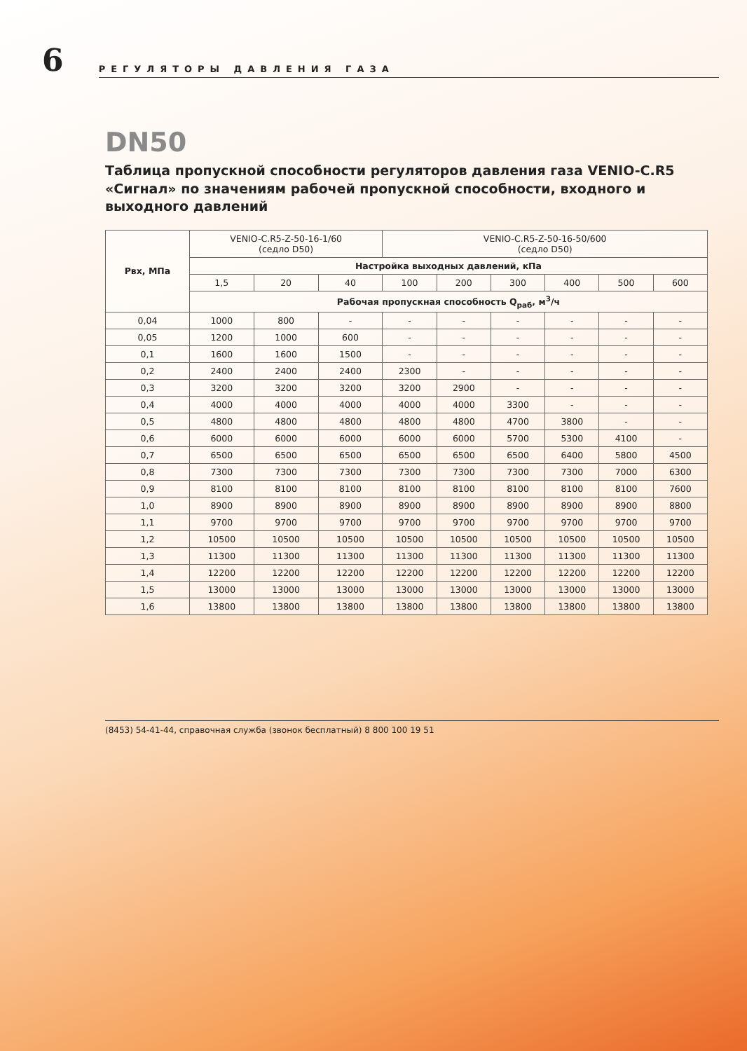6
РЕГУЛЯТОРЫ ДАВЛЕНИЯ ГАЗА
DN50
Таблица пропускной способности регуляторов давления газа VENIO-C.R5 «Сигнал» по значениям рабочей пропускной способности, входного и выходного давлений
| Рвх, МПа | VENIO-C.R5-Z-50-16-1/60 (седло D50) | | | VENIO-C.R5-Z-50-16-50/600 (седло D50) | | | | | |
| --- | --- | --- | --- | --- | --- | --- | --- | --- | --- |
| | Настройка выходных давлений, кПа | | | | | | | | |
| | 1,5 | 20 | 40 | 100 | 200 | 300 | 400 | 500 | 600 |
| | Рабочая пропускная способность Q<sub>раб</sub>, м<sup>3</sup>/ч | | | | | | | | |
| 0,04 | 1000 | 800 | - | - | - | - | - | - | - |
| 0,05 | 1200 | 1000 | 600 | - | - | - | - | - | - |
| 0,1 | 1600 | 1600 | 1500 | - | - | - | - | - | - |
| 0,2 | 2400 | 2400 | 2400 | 2300 | - | - | - | - | - |
| 0,3 | 3200 | 3200 | 3200 | 3200 | 2900 | - | - | - | - |
| 0,4 | 4000 | 4000 | 4000 | 4000 | 4000 | 3300 | - | - | - |
| 0,5 | 4800 | 4800 | 4800 | 4800 | 4800 | 4700 | 3800 | - | - |
| 0,6 | 6000 | 6000 | 6000 | 6000 | 6000 | 5700 | 5300 | 4100 | - |
| 0,7 | 6500 | 6500 | 6500 | 6500 | 6500 | 6500 | 6400 | 5800 | 4500 |
| 0,8 | 7300 | 7300 | 7300 | 7300 | 7300 | 7300 | 7300 | 7000 | 6300 |
| 0,9 | 8100 | 8100 | 8100 | 8100 | 8100 | 8100 | 8100 | 8100 | 7600 |
| 1,0 | 8900 | 8900 | 8900 | 8900 | 8900 | 8900 | 8900 | 8900 | 8800 |
| 1,1 | 9700 | 9700 | 9700 | 9700 | 9700 | 9700 | 9700 | 9700 | 9700 |
| 1,2 | 10500 | 10500 | 10500 | 10500 | 10500 | 10500 | 10500 | 10500 | 10500 |
| 1,3 | 11300 | 11300 | 11300 | 11300 | 11300 | 11300 | 11300 | 11300 | 11300 |
| 1,4 | 12200 | 12200 | 12200 | 12200 | 12200 | 12200 | 12200 | 12200 | 12200 |
| 1,5 | 13000 | 13000 | 13000 | 13000 | 13000 | 13000 | 13000 | 13000 | 13000 |
| 1,6 | 13800 | 13800 | 13800 | 13800 | 13800 | 13800 | 13800 | 13800 | 13800 |
(8453) 54-41-44, справочная служба (звонок бесплатный) 8 800 100 19 51